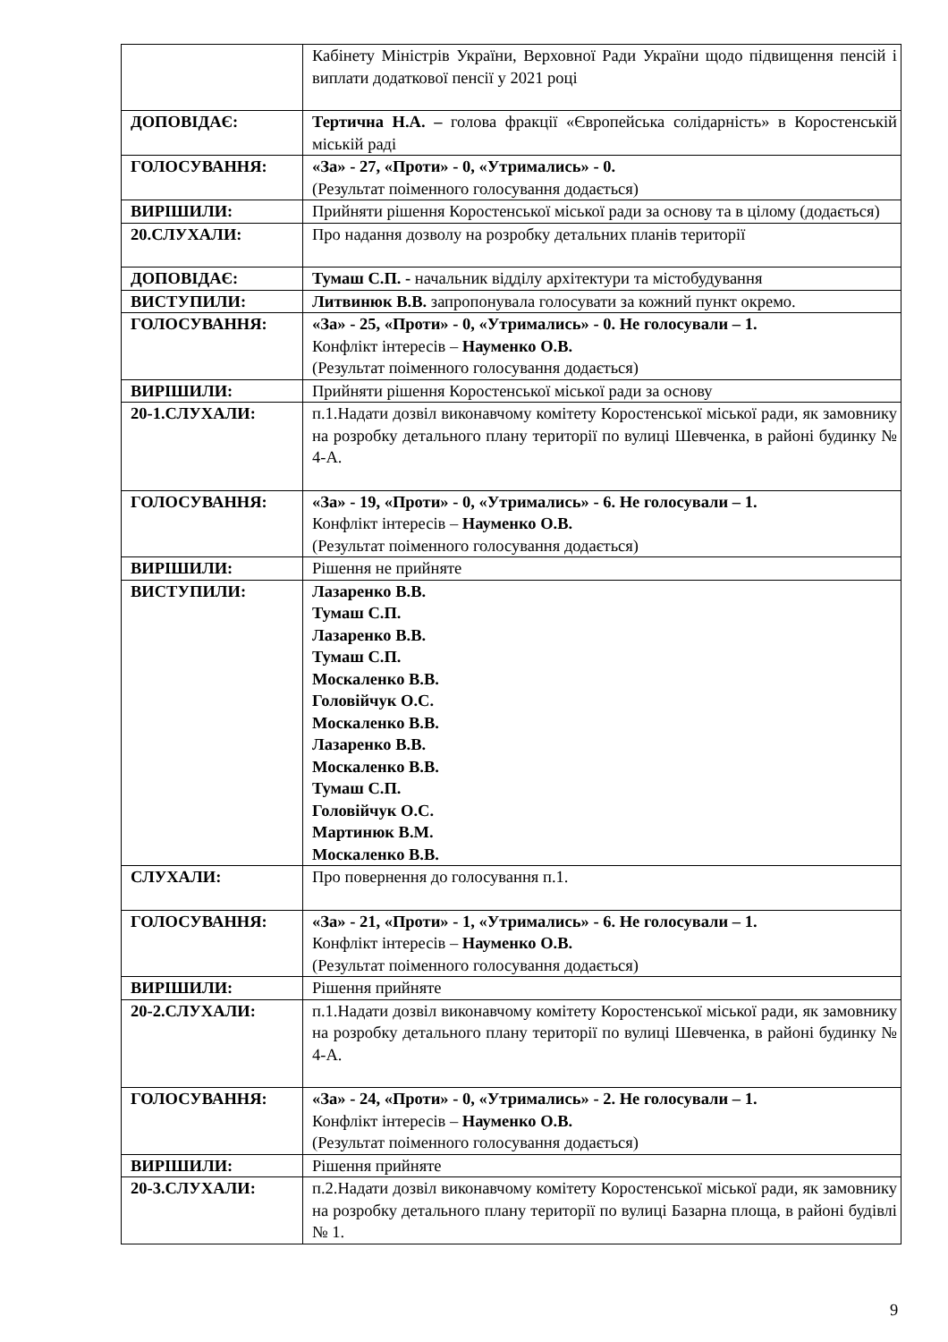| | Кабінету Міністрів України, Верховної Ради України щодо підвищення пенсій і виплати додаткової пенсії у 2021 році |
| ДОПОВІДАЄ: | Тертична Н.А. – голова фракції «Європейська солідарність» в Коростенській міській раді |
| ГОЛОСУВАННЯ: | «За» - 27, «Проти» - 0, «Утримались» - 0. (Результат поіменного голосування додається) |
| ВИРІШИЛИ: | Прийняти рішення Коростенської міської ради за основу та в цілому (додається) |
| 20.СЛУХАЛИ: | Про надання дозволу на розробку детальних планів території |
| ДОПОВІДАЄ: | Тумаш С.П. - начальник відділу архітектури та містобудування |
| ВИСТУПИЛИ: | Литвинюк В.В. запропонувала голосувати за кожний пункт окремо. |
| ГОЛОСУВАННЯ: | «За» - 25, «Проти» - 0, «Утримались» - 0. Не голосували – 1. Конфлікт інтересів – Науменко О.В. (Результат поіменного голосування додається) |
| ВИРІШИЛИ: | Прийняти рішення Коростенської міської ради за основу |
| 20-1.СЛУХАЛИ: | п.1.Надати дозвіл виконавчому комітету Коростенської міської ради, як замовнику на розробку детального плану території по вулиці Шевченка, в районі будинку № 4-А. |
| ГОЛОСУВАННЯ: | «За» - 19, «Проти» - 0, «Утримались» - 6. Не голосували – 1. Конфлікт інтересів – Науменко О.В. (Результат поіменного голосування додається) |
| ВИРІШИЛИ: | Рішення не прийняте |
| ВИСТУПИЛИ: | Лазаренко В.В. Тумаш С.П. Лазаренко В.В. Тумаш С.П. Москаленко В.В. Головійчук О.С. Москаленко В.В. Лазаренко В.В. Москаленко В.В. Тумаш С.П. Головійчук О.С. Мартинюк В.М. Москаленко В.В. |
| СЛУХАЛИ: | Про повернення до голосування п.1. |
| ГОЛОСУВАННЯ: | «За» - 21, «Проти» - 1, «Утримались» - 6. Не голосували – 1. Конфлікт інтересів – Науменко О.В. (Результат поіменного голосування додається) |
| ВИРІШИЛИ: | Рішення прийняте |
| 20-2.СЛУХАЛИ: | п.1.Надати дозвіл виконавчому комітету Коростенської міської ради, як замовнику на розробку детального плану території по вулиці Шевченка, в районі будинку № 4-А. |
| ГОЛОСУВАННЯ: | «За» - 24, «Проти» - 0, «Утримались» - 2. Не голосували – 1. Конфлікт інтересів – Науменко О.В. (Результат поіменного голосування додається) |
| ВИРІШИЛИ: | Рішення прийняте |
| 20-3.СЛУХАЛИ: | п.2.Надати дозвіл виконавчому комітету Коростенської міської ради, як замовнику на розробку детального плану території по вулиці Базарна площа, в районі будівлі № 1. |
9